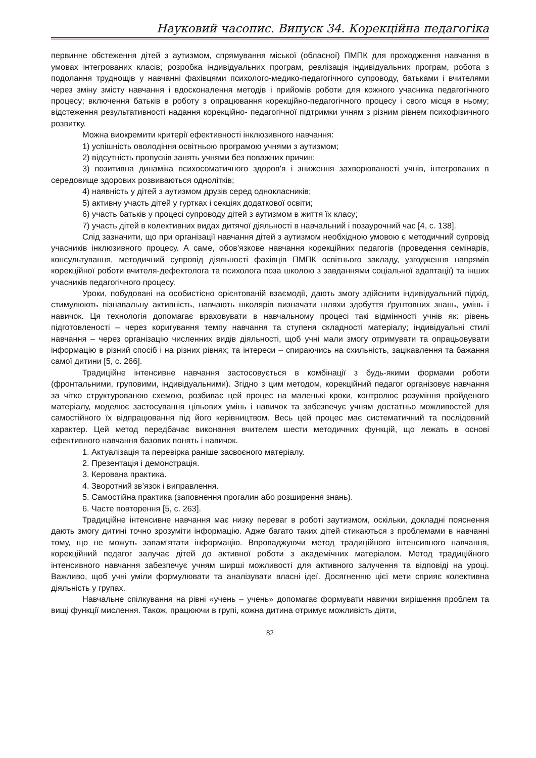Науковий часопис. Випуск 34. Корекційна педагогіка
первинне обстеження дітей з аутизмом, спрямування міської (обласної) ПМПК для проходження навчання в умовах інтегрованих класів; розробка індивідуальних програм, реалізація індивідуальних програм, робота з подолання труднощів у навчанні фахівцями психолого-медико-педагогічного супроводу, батьками і вчителями через зміну змісту навчання і вдосконалення методів і прийомів роботи для кожного учасника педагогічного процесу; включення батьків в роботу з опрацювання корекційно-педагогічного процесу і свого місця в ньому; відстеження результативності надання корекційно- педагогічної підтримки учням з різним рівнем психофізичного розвитку.
Можна виокремити критерії ефективності інклюзивного навчання:
1) успішність оволодіння освітньою програмою учнями з аутизмом;
2) відсутність пропусків занять учнями без поважних причин;
3) позитивна динаміка психосоматичного здоров'я і зниження захворюваності учнів, інтегрованих в середовище здорових розвиваються однолітків;
4) наявність у дітей з аутизмом друзів серед однокласників;
5) активну участь дітей у гуртках і секціях додаткової освіти;
6) участь батьків у процесі супроводу дітей з аутизмом в життя їх класу;
7) участь дітей в колективних видах дитячої діяльності в навчальний і позаурочний час [4, с. 138].
Слід зазначити, що при організації навчання дітей з аутизмом необхідною умовою є методичний супровід учасників інклюзивного процесу. А саме, обов'язкове навчання корекційних педагогів (проведення семінарів, консультування, методичний супровід діяльності фахівців ПМПК освітнього закладу, узгодження напрямів корекційної роботи вчителя-дефектолога та психолога поза школою з завданнями соціальної адаптації) та інших учасників педагогічного процесу.
Уроки, побудовані на особистісно орієнтованій взаємодії, дають змогу здійснити індивідуальний підхід, стимулюють пізнавальну активність, навчають школярів визначати шляхи здобуття ґрунтовних знань, умінь і навичок. Ця технологія допомагає враховувати в навчальному процесі такі відмінності учнів як: рівень підготовленості – через коригування темпу навчання та ступеня складності матеріалу; індивідуальні стилі навчання – через організацію численних видів діяльності, щоб учні мали змогу отримувати та опрацьовувати інформацію в різний спосіб і на різних рівнях; та інтереси – спираючись на схильність, зацікавлення та бажання самої дитини [5, с. 266].
Традиційне інтенсивне навчання застосовується в комбінації з будь-якими формами роботи (фронтальними, груповими, індивідуальними). Згідно з цим методом, корекційний педагог організовує навчання за чітко структурованою схемою, розбиває цей процес на маленькі кроки, контролює розуміння пройденого матеріалу, моделює застосування цільових умінь і навичок та забезпечує учням достатньо можливостей для самостійного їх відпрацювання під його керівництвом. Весь цей процес має систематичний та послідовний характер. Цей метод передбачає виконання вчителем шести методичних функцій, що лежать в основі ефективного навчання базових понять і навичок.
1. Актуалізація та перевірка раніше засвоєного матеріалу.
2. Презентація і демонстрація.
3. Керована практика.
4. Зворотний зв’язок і виправлення.
5. Самостійна практика (заповнення прогалин або розширення знань).
6. Часте повторення [5, с. 263].
Традиційне інтенсивне навчання має низку переваг в роботі заутизмом, оскільки, докладні пояснення дають змогу дитині точно зрозуміти інформацію. Адже багато таких дітей стикаються з проблемами в навчанні тому, що не можуть запам’ятати інформацію. Впроваджуючи метод традиційного інтенсивного навчання, корекційний педагог залучає дітей до активної роботи з академічних матеріалом. Метод традиційного інтенсивного навчання забезпечує учням ширші можливості для активного залучення та відповіді на уроці. Важливо, щоб учні уміли формулювати та аналізувати власні ідеї. Досягненню цієї мети сприяє колективна діяльність у групах.
Навчальне спілкування на рівні «учень – учень» допомагає формувати навички вирішення проблем та вищі функції мислення. Також, працюючи в групі, кожна дитина отримує можливість діяти,
82